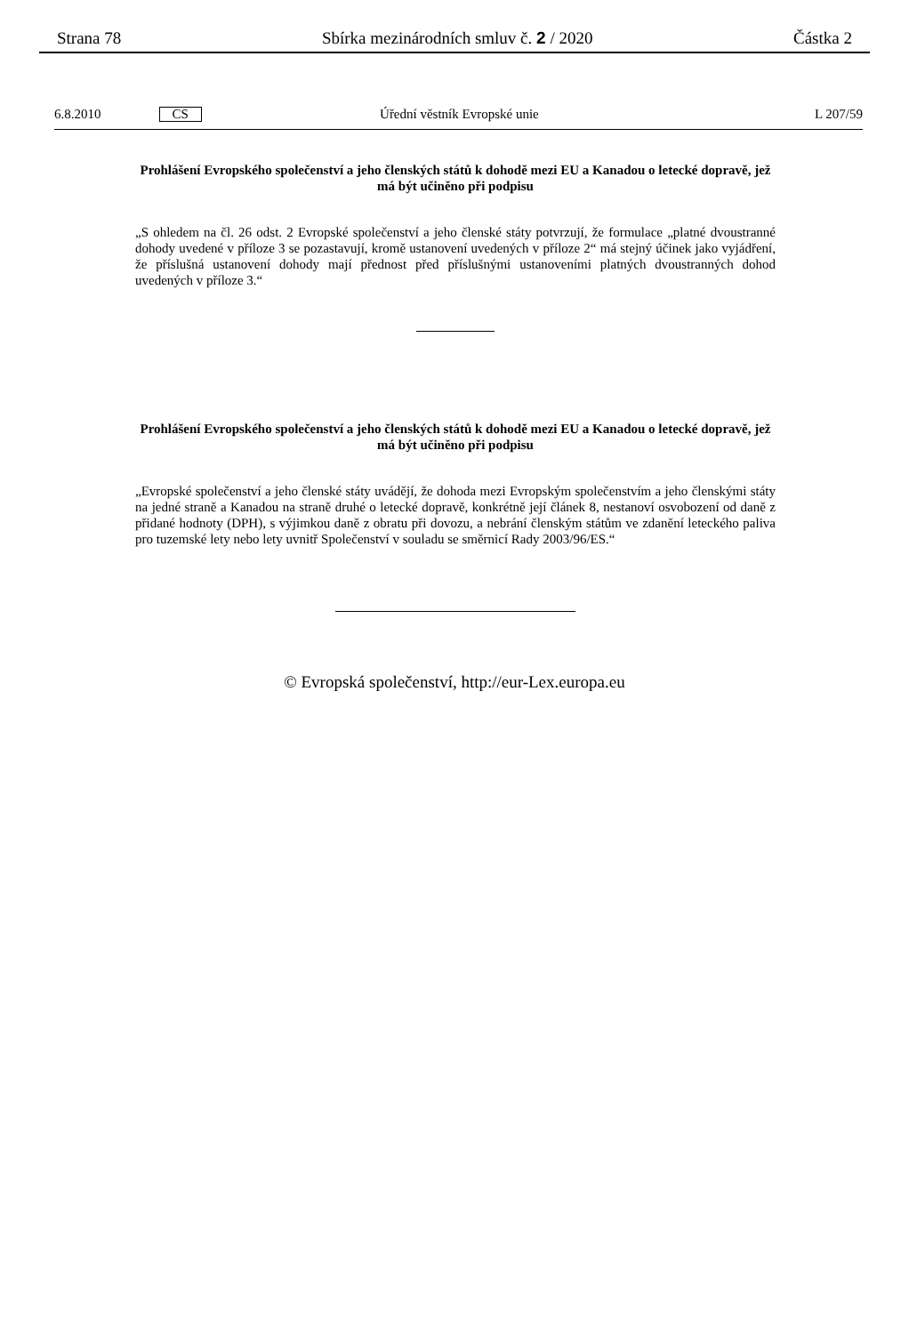Strana 78 Sbírka mezinárodních smluv č. 2 / 2020
Částka 2
6.8.2010 CS Úřední věstník Evropské unie L 207/59
Prohlášení Evropského společenství a jeho členských států k dohodě mezi EU a Kanadou o letecké dopravě, jež má být učiněno při podpisu
„S ohledem na čl. 26 odst. 2 Evropské společenství a jeho členské státy potvrzují, že formulace „platné dvoustranné dohody uvedené v příloze 3 se pozastavují, kromě ustanovení uvedených v příloze 2“ má stejný účinek jako vyjádření, že příslušná ustanovení dohody mají přednost před příslušnými ustanoveními platných dvoustranných dohod uvedených v příloze 3.“
Prohlášení Evropského společenství a jeho členských států k dohodě mezi EU a Kanadou o letecké dopravě, jež má být učiněno při podpisu
„Evropské společenství a jeho členské státy uvádějí, že dohoda mezi Evropským společenstvím a jeho členskými státy na jedné straně a Kanadou na straně druhé o letecké dopravě, konkrétně její článek 8, nestanoví osvobození od daně z přidané hodnoty (DPH), s výjimkou daně z obratu při dovozu, a nebrání členským státům ve zdanění leteckého paliva pro tuzemské lety nebo lety uvnitř Společenství v souladu se směrnicí Rady 2003/96/ES.“
© Evropská společenství, http://eur-Lex.europa.eu